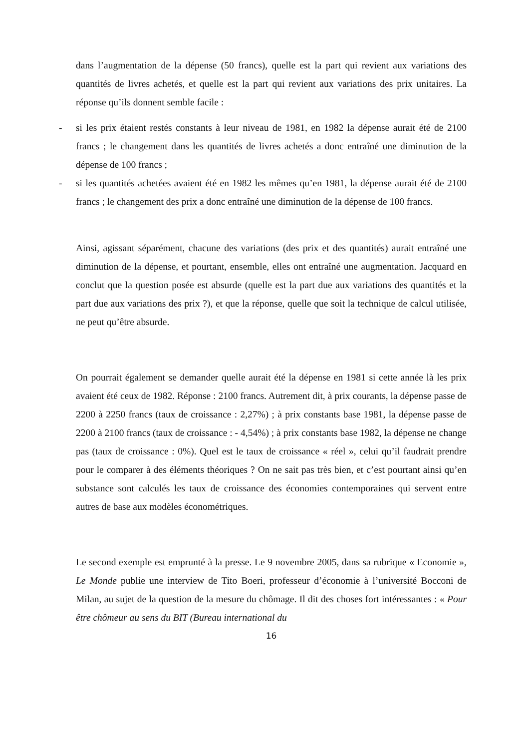dans l’augmentation de la dépense (50 francs), quelle est la part qui revient aux variations des quantités de livres achetés, et quelle est la part qui revient aux variations des prix unitaires. La réponse qu’ils donnent semble facile :
- si les prix étaient restés constants à leur niveau de 1981, en 1982 la dépense aurait été de 2100 francs ; le changement dans les quantités de livres achetés a donc entraîné une diminution de la dépense de 100 francs ;
- si les quantités achetées avaient été en 1982 les mêmes qu’en 1981, la dépense aurait été de 2100 francs ; le changement des prix a donc entraîné une diminution de la dépense de 100 francs.
Ainsi, agissant séparément, chacune des variations (des prix et des quantités) aurait entraîné une diminution de la dépense, et pourtant, ensemble, elles ont entraîné une augmentation. Jacquard en conclut que la question posée est absurde (quelle est la part due aux variations des quantités et la part due aux variations des prix ?), et que la réponse, quelle que soit la technique de calcul utilisée, ne peut qu’être absurde.
On pourrait également se demander quelle aurait été la dépense en 1981 si cette année là les prix avaient été ceux de 1982. Réponse : 2100 francs. Autrement dit, à prix courants, la dépense passe de 2200 à 2250 francs (taux de croissance : 2,27%) ; à prix constants base 1981, la dépense passe de 2200 à 2100 francs (taux de croissance : - 4,54%) ; à prix constants base 1982, la dépense ne change pas (taux de croissance : 0%). Quel est le taux de croissance « réel », celui qu’il faudrait prendre pour le comparer à des éléments théoriques ? On ne sait pas très bien, et c’est pourtant ainsi qu’en substance sont calculés les taux de croissance des économies contemporaines qui servent entre autres de base aux modèles économétriques.
Le second exemple est emprunté à la presse. Le 9 novembre 2005, dans sa rubrique « Economie », Le Monde publie une interview de Tito Boeri, professeur d’économie à l’université Bocconi de Milan, au sujet de la question de la mesure du chômage. Il dit des choses fort intéressantes : « Pour être chômeur au sens du BIT (Bureau international du
16